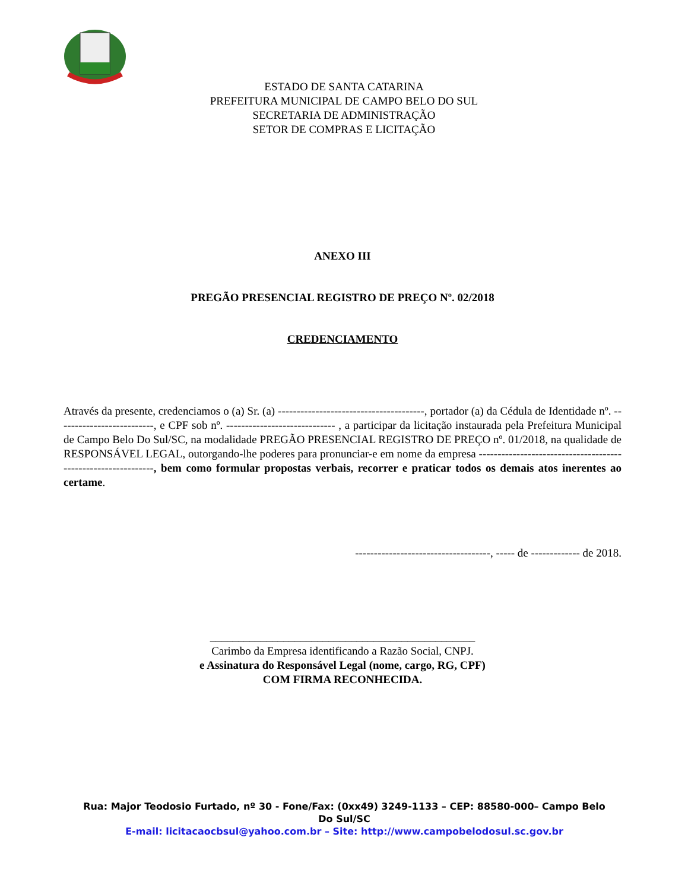ESTADO DE SANTA CATARINA
PREFEITURA MUNICIPAL DE CAMPO BELO DO SUL
SECRETARIA DE ADMINISTRAÇÃO
SETOR DE COMPRAS E LICITAÇÃO
ANEXO III
PREGÃO PRESENCIAL REGISTRO DE PREÇO Nº. 02/2018
CREDENCIAMENTO
Através da presente, credenciamos o (a) Sr. (a) ---------------------------------------, portador (a) da Cédula de Identidade nº. --------------------------, e CPF sob nº. ----------------------------- , a participar da licitação instaurada pela Prefeitura Municipal de Campo Belo Do Sul/SC, na modalidade PREGÃO PRESENCIAL REGISTRO DE PREÇO nº. 01/2018, na qualidade de RESPONSÁVEL LEGAL, outorgando-lhe poderes para pronunciar-e em nome da empresa --------------------------------------------------------------, bem como formular propostas verbais, recorrer e praticar todos os demais atos inerentes ao certame.
------------------------------------, ----- de ------------- de 2018.
_______________________________________________
Carimbo da Empresa identificando a Razão Social, CNPJ.
e Assinatura do Responsável Legal (nome, cargo, RG, CPF)
COM FIRMA RECONHECIDA.
Rua: Major Teodosio Furtado, nº 30 - Fone/Fax: (0xx49) 3249-1133 – CEP: 88580-000– Campo Belo Do Sul/SC
E-mail: licitacaocbsul@yahoo.com.br – Site: http://www.campobelodosul.sc.gov.br